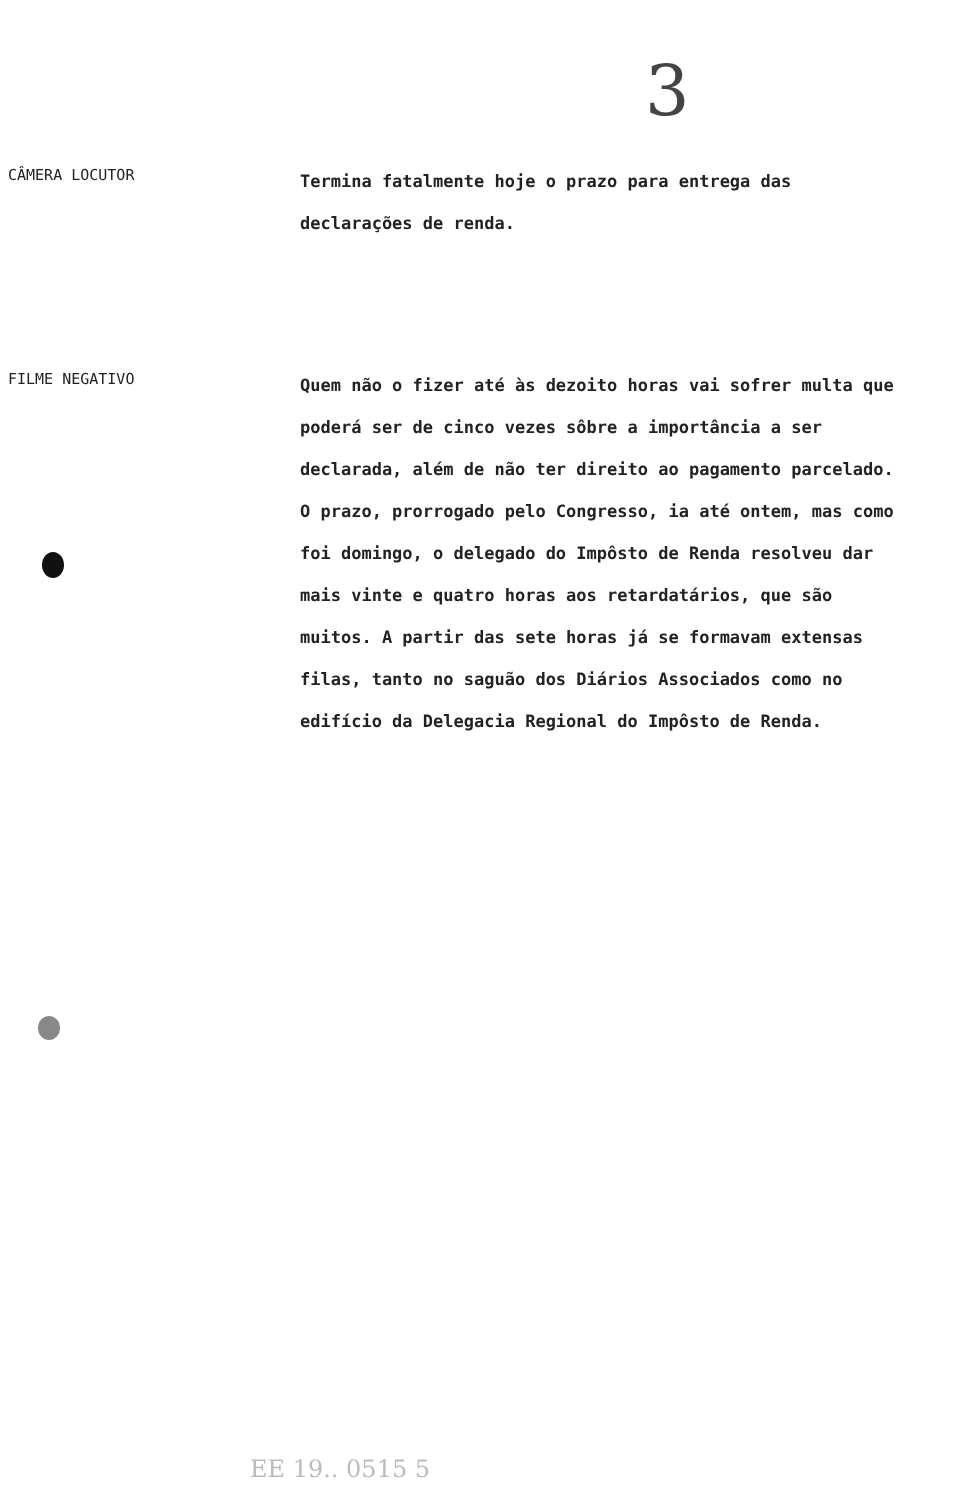3
CÂMERA LOCUTOR
Termina fatalmente hoje o prazo para entrega das declarações de renda.
FILME NEGATIVO
Quem não o fizer até às dezoito horas vai sofrer multa que poderá ser de cinco vezes sôbre a importância a ser declarada, além de não ter direito ao pagamento parcelado. O prazo, prorrogado pelo Congresso, ia até ontem, mas como foi domingo, o delegado do Impôsto de Renda resolveu dar mais vinte e quatro horas aos retardatários, que são muitos. A partir das sete horas já se formavam extensas filas, tanto no saguão dos Diários Associados como no edifício da Delegacia Regional do Impôsto de Renda.
EE 19.. 0515 5